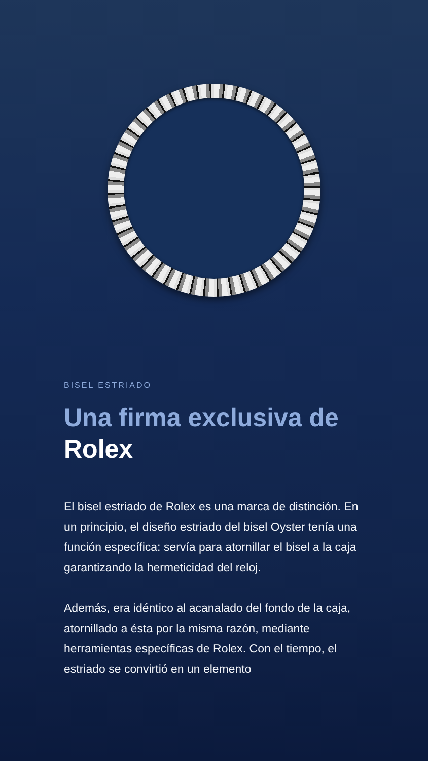BISEL ESTRIADO
Una firma exclusiva de Rolex
El bisel estriado de Rolex es una marca de distinción. En un principio, el diseño estriado del bisel Oyster tenía una función específica: servía para atornillar el bisel a la caja garantizando la hermeticidad del reloj.
Además, era idéntico al acanalado del fondo de la caja, atornillado a ésta por la misma razón, mediante herramientas específicas de Rolex. Con el tiempo, el estriado se convirtió en un elemento